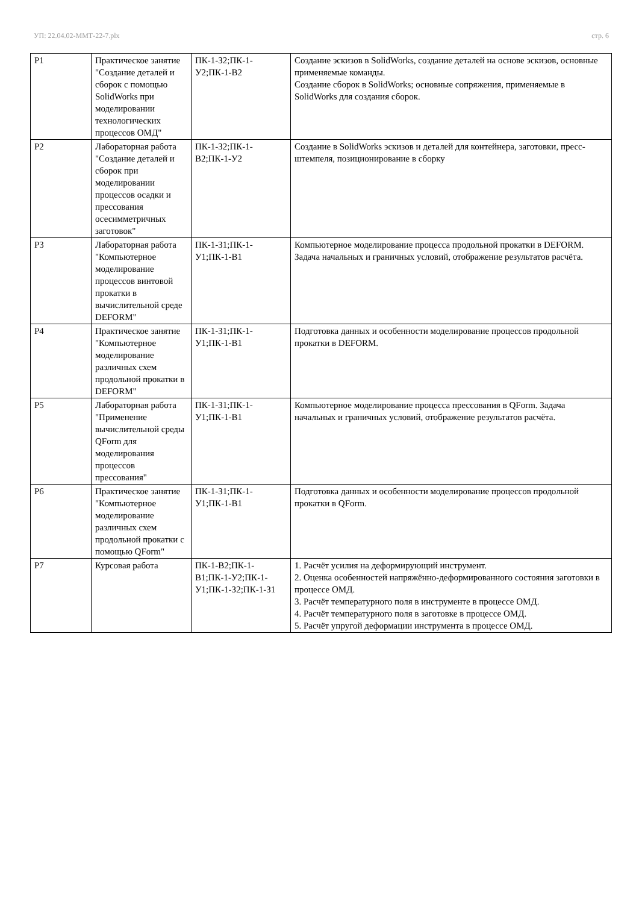УП: 22.04.02-ММТ-22-7.plx стр. 6
| Р1 | Практическое занятие "Создание деталей и сборок с помощью SolidWorks при моделировании технологических процессов ОМД" | ПК-1-З2;ПК-1-У2;ПК-1-В2 | Создание эскизов в SolidWorks, создание деталей на основе эскизов, основные применяемые команды. Создание сборок в SolidWorks; основные сопряжения, применяемые в SolidWorks для создания сборок. |
| Р2 | Лабораторная работа "Создание деталей и сборок при моделировании процессов осадки и прессования осесимметричных заготовок" | ПК-1-З2;ПК-1-В2;ПК-1-У2 | Создание в SolidWorks эскизов и деталей для контейнера, заготовки, пресс-штемпеля, позиционирование в сборку |
| Р3 | Лабораторная работа "Компьютерное моделирование процессов винтовой прокатки в вычислительной среде DEFORM" | ПК-1-З1;ПК-1-У1;ПК-1-В1 | Компьютерное моделирование процесса продольной прокатки в DEFORM. Задача начальных и граничных условий, отображение результатов расчёта. |
| Р4 | Практическое занятие "Компьютерное моделирование различных схем продольной прокатки в DEFORM" | ПК-1-З1;ПК-1-У1;ПК-1-В1 | Подготовка данных и особенности моделирование процессов продольной прокатки в DEFORM. |
| Р5 | Лабораторная работа "Применение вычислительной среды QForm для моделирования процессов прессования" | ПК-1-З1;ПК-1-У1;ПК-1-В1 | Компьютерное моделирование процесса прессования в QForm. Задача начальных и граничных условий, отображение результатов расчёта. |
| Р6 | Практическое занятие "Компьютерное моделирование различных схем продольной прокатки с помощью QForm" | ПК-1-З1;ПК-1-У1;ПК-1-В1 | Подготовка данных и особенности моделирование процессов продольной прокатки в QForm. |
| Р7 | Курсовая работа | ПК-1-В2;ПК-1-В1;ПК-1-У2;ПК-1-У1;ПК-1-З2;ПК-1-З1 | 1. Расчёт усилия на деформирующий инструмент. 2. Оценка особенностей напряжённо-деформированного состояния заготовки в процессе ОМД. 3. Расчёт температурного поля в инструменте в процессе ОМД. 4. Расчёт температурного поля в заготовке в процессе ОМД. 5. Расчёт упругой деформации инструмента в процессе ОМД. |